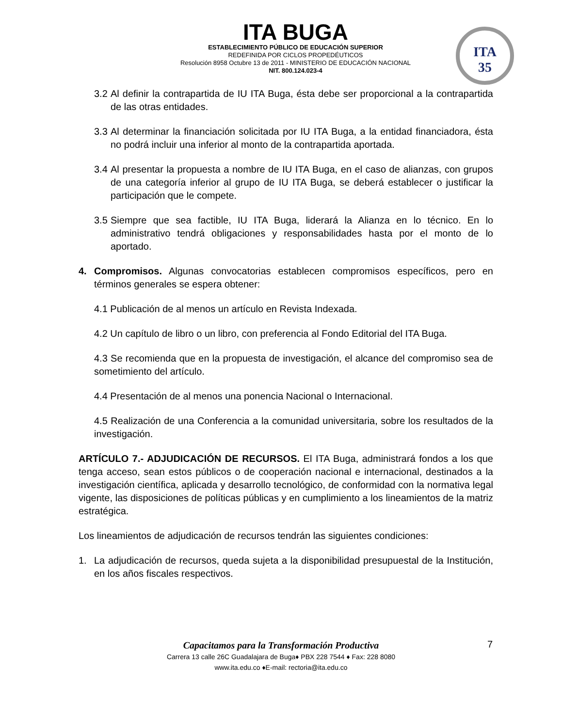ITA BUGA
ESTABLECIMIENTO PÚBLICO DE EDUCACIÓN SUPERIOR
REDEFINIDA POR CICLOS PROPEDÉUTICOS
Resolución 8958 Octubre 13 de 2011 - MINISTERIO DE EDUCACIÓN NACIONAL
NIT. 800.124.023-4
ITA
35
3.2 Al definir la contrapartida de IU ITA Buga, ésta debe ser proporcional a la contrapartida de las otras entidades.
3.3 Al determinar la financiación solicitada por IU ITA Buga, a la entidad financiadora, ésta no podrá incluir una inferior al monto de la contrapartida aportada.
3.4 Al presentar la propuesta a nombre de IU ITA Buga, en el caso de alianzas, con grupos de una categoría inferior al grupo de IU ITA Buga, se deberá establecer o justificar la participación que le compete.
3.5 Siempre que sea factible, IU ITA Buga, liderará la Alianza en lo técnico. En lo administrativo tendrá obligaciones y responsabilidades hasta por el monto de lo aportado.
4. Compromisos. Algunas convocatorias establecen compromisos específicos, pero en términos generales se espera obtener:
4.1 Publicación de al menos un artículo en Revista Indexada.
4.2 Un capítulo de libro o un libro, con preferencia al Fondo Editorial del ITA Buga.
4.3 Se recomienda que en la propuesta de investigación, el alcance del compromiso sea de sometimiento del artículo.
4.4 Presentación de al menos una ponencia Nacional o Internacional.
4.5 Realización de una Conferencia a la comunidad universitaria, sobre los resultados de la investigación.
ARTÍCULO 7.- ADJUDICACIÓN DE RECURSOS. El ITA Buga, administrará fondos a los que tenga acceso, sean estos públicos o de cooperación nacional e internacional, destinados a la investigación científica, aplicada y desarrollo tecnológico, de conformidad con la normativa legal vigente, las disposiciones de políticas públicas y en cumplimiento a los lineamientos de la matriz estratégica.
Los lineamientos de adjudicación de recursos tendrán las siguientes condiciones:
1. La adjudicación de recursos, queda sujeta a la disponibilidad presupuestal de la Institución, en los años fiscales respectivos.
Capacitamos para la Transformación Productiva
Carrera 13 calle 26C Guadalajara de Buga♦ PBX 228 7544 ♦ Fax: 228 8080
www.ita.edu.co ♦E-mail: rectoria@ita.edu.co
7